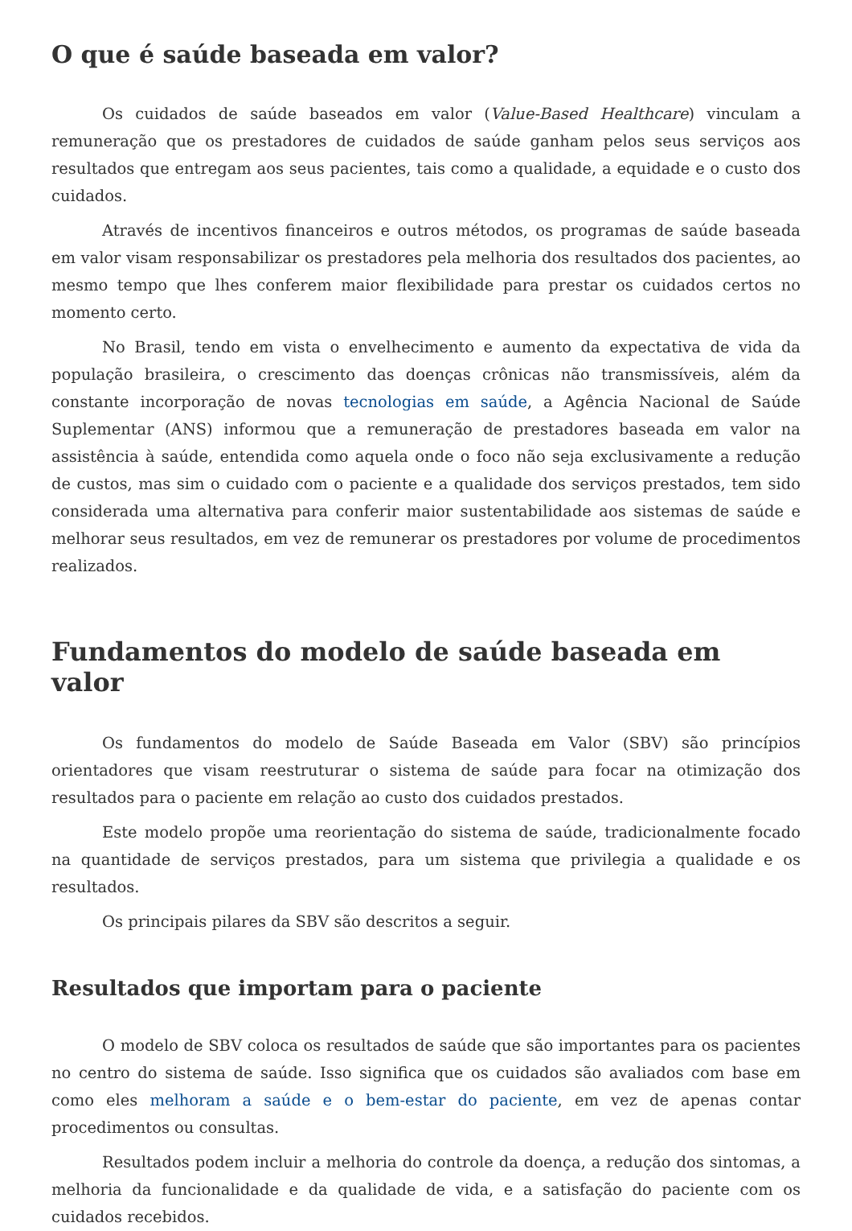O que é saúde baseada em valor?
Os cuidados de saúde baseados em valor (Value-Based Healthcare) vinculam a remuneração que os prestadores de cuidados de saúde ganham pelos seus serviços aos resultados que entregam aos seus pacientes, tais como a qualidade, a equidade e o custo dos cuidados.
Através de incentivos financeiros e outros métodos, os programas de saúde baseada em valor visam responsabilizar os prestadores pela melhoria dos resultados dos pacientes, ao mesmo tempo que lhes conferem maior flexibilidade para prestar os cuidados certos no momento certo.
No Brasil, tendo em vista o envelhecimento e aumento da expectativa de vida da população brasileira, o crescimento das doenças crônicas não transmissíveis, além da constante incorporação de novas tecnologias em saúde, a Agência Nacional de Saúde Suplementar (ANS) informou que a remuneração de prestadores baseada em valor na assistência à saúde, entendida como aquela onde o foco não seja exclusivamente a redução de custos, mas sim o cuidado com o paciente e a qualidade dos serviços prestados, tem sido considerada uma alternativa para conferir maior sustentabilidade aos sistemas de saúde e melhorar seus resultados, em vez de remunerar os prestadores por volume de procedimentos realizados.
Fundamentos do modelo de saúde baseada em valor
Os fundamentos do modelo de Saúde Baseada em Valor (SBV) são princípios orientadores que visam reestruturar o sistema de saúde para focar na otimização dos resultados para o paciente em relação ao custo dos cuidados prestados.
Este modelo propõe uma reorientação do sistema de saúde, tradicionalmente focado na quantidade de serviços prestados, para um sistema que privilegia a qualidade e os resultados.
Os principais pilares da SBV são descritos a seguir.
Resultados que importam para o paciente
O modelo de SBV coloca os resultados de saúde que são importantes para os pacientes no centro do sistema de saúde. Isso significa que os cuidados são avaliados com base em como eles melhoram a saúde e o bem-estar do paciente, em vez de apenas contar procedimentos ou consultas.
Resultados podem incluir a melhoria do controle da doença, a redução dos sintomas, a melhoria da funcionalidade e da qualidade de vida, e a satisfação do paciente com os cuidados recebidos.